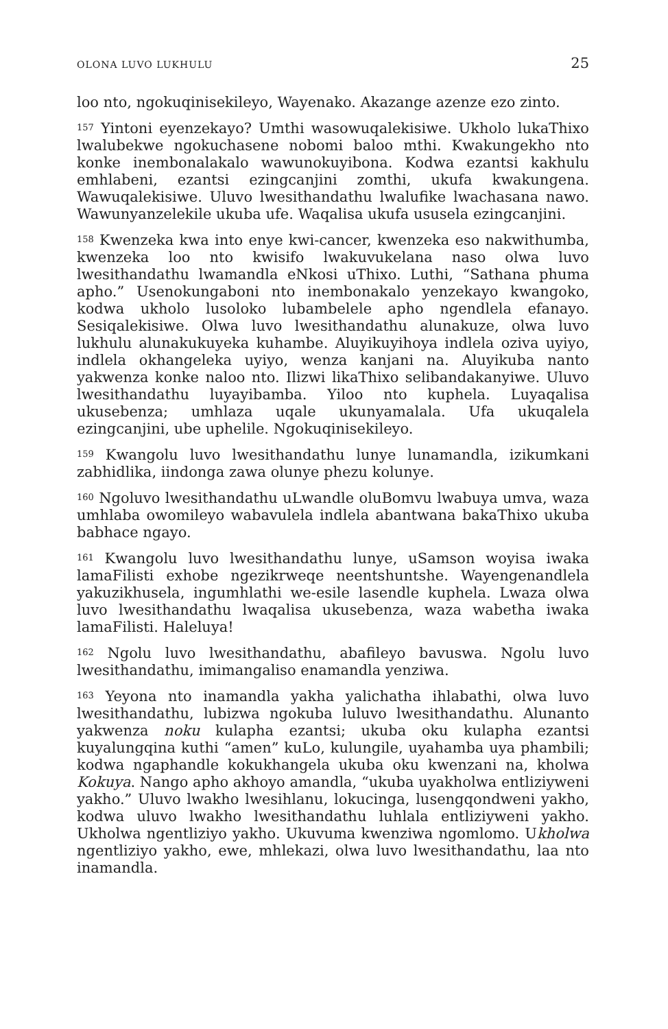OLONA LUVO LUKHULU 25
loo nto, ngokuqinisekileyo, Wayenako. Akazange azenze ezo zinto.
<sup>157</sup> Yintoni eyenzekayo? Umthi wasowuqalekisiwe. Ukholo lukaThixo lwalubekwe ngokuchasene nobomi baloo mthi. Kwakungekho nto konke inembonalakalo wawunokuyibona. Kodwa ezantsi kakhulu emhlabeni, ezantsi ezingcanjini zomthi, ukufa kwakungena. Wawuqalekisiwe. Uluvo lwesithandathu lwalufike lwachasana nawo. Wawunyanzelekile ukuba ufe. Waqalisa ukufa ususela ezingcanjini.
<sup>158</sup> Kwenzeka kwa into enye kwi-cancer, kwenzeka eso nakwithumba, kwenzeka loo nto kwisifo lwakuvukelana naso olwa luvo lwesithandathu lwamandla eNkosi uThixo. Luthi, “Sathana phuma apho.” Usenokungaboni nto inembonakalo yenzekayo kwangoko, kodwa ukholo lusoloko lubambelele apho ngendlela efanayo. Sesiqalekisiwe. Olwa luvo lwesithandathu alunakuze, olwa luvo lukhulu alunakukuyeka kuhambe. Aluyikuyihoya indlela oziva uyiyo, indlela okhangeleka uyiyo, wenza kanjani na. Aluyikuba nanto yakwenza konke naloo nto. Ilizwi likaThixo selibandakanyiwe. Uluvo lwesithandathu luyayibamba. Yiloo nto kuphela. Luyaqalisa ukusebenza; umhlaza uqale ukunyamalala. Ufa ukuqalela ezingcanjini, ube uphelile. Ngokuqinisekileyo.
<sup>159</sup> Kwangolu luvo lwesithandathu lunye lunamandla, izikumkani zabhidlika, iindonga zawa olunye phezu kolunye.
<sup>160</sup> Ngoluvo lwesithandathu uLwandle oluBomvu lwabuya umva, waza umhlaba owomileyo wabavulela indlela abantwana bakaThixo ukuba babhace ngayo.
<sup>161</sup> Kwangolu luvo lwesithandathu lunye, uSamson woyisa iwaka lamaFilisti exhobe ngezikrweqe neentshuntshe. Wayengenandlela yakuzikhusela, ingumhlathi we-esile lasendle kuphela. Lwaza olwa luvo lwesithandathu lwaqalisa ukusebenza, waza wabetha iwaka lamaFilisti. Haleluya!
<sup>162</sup> Ngolu luvo lwesithandathu, abafileyo bavuswa. Ngolu luvo lwesithandathu, imimangaliso enamandla yenziwa.
<sup>163</sup> Yeyona nto inamandla yakha yalichatha ihlabathi, olwa luvo lwesithandathu, lubizwa ngokuba luluvo lwesithandathu. Alunanto yakwenza noku kulapha ezantsi; ukuba oku kulapha ezantsi kuyalungqina kuthi “amen” kuLo, kulungile, uyahamba uya phambili; kodwa ngaphandle kokukhangela ukuba oku kwenzani na, kholwa Kokuya. Nango apho akhoyo amandla, “ukuba uyakholwa entliziyweni yakho.” Uluvo lwakho lwesihlanu, lokucinga, lusengqondweni yakho, kodwa uluvo lwakho lwesithandathu luhlala entliziyweni yakho. Ukholwa ngentliziyo yakho. Ukuvuma kwenziwa ngomlomo. Ukholwa ngentliziyo yakho, ewe, mhlekazi, olwa luvo lwesithandathu, laa nto inamandla.